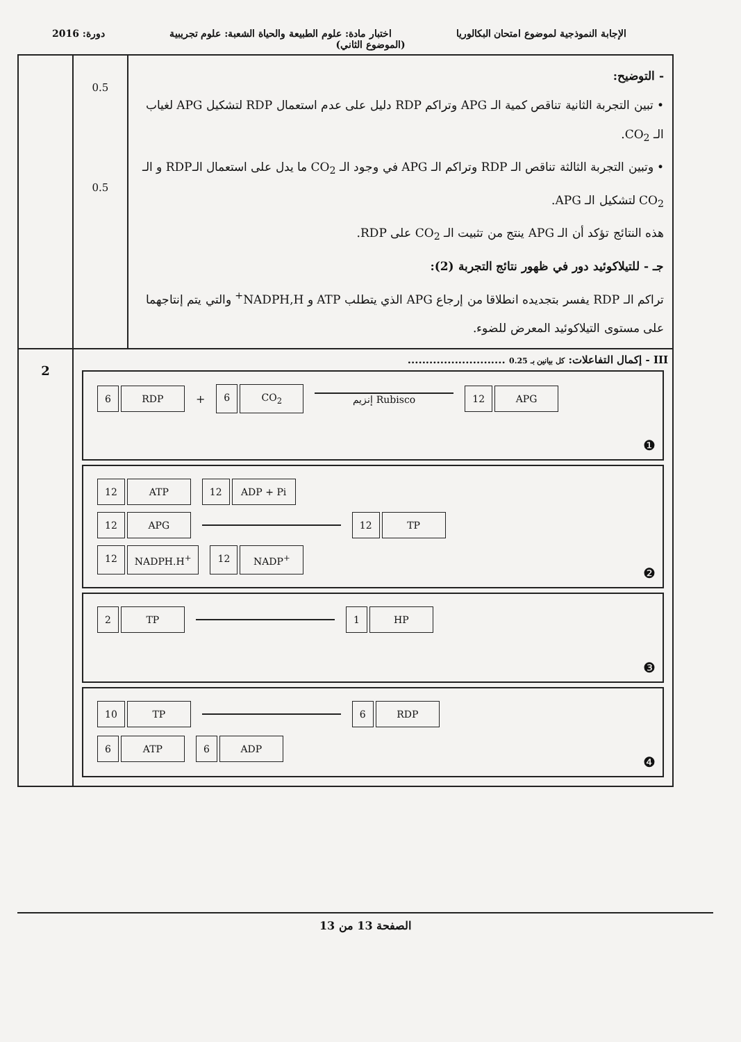الإجابة النموذجية لموضوع امتحان البكالوريا
اختبار مادة: علوم الطبيعة والحياة الشعبة: علوم تجريبية
دورة: 2016
(الموضوع الثاني)
| - التوضيح: • تبين التجربة الثانية تناقص كمية الـ APG وتراكم RDP دليل على عدم استعمال RDP لتشكيل APG لغياب الـ CO<sub>2</sub>. • وتبين التجربة الثالثة تناقص الـ RDP وتراكم الـ APG في وجود الـ CO<sub>2</sub> ما يدل على استعمال الـRDP و الـ CO<sub>2</sub> لتشكيل الـ APG. هذه النتائج تؤكد أن الـ APG ينتج من تثبيت الـ CO<sub>2</sub> على RDP. جـ - للتيلاكوئيد دور في ظهور نتائج التجربة (2): تراكم الـ RDP يفسر بتجديده انطلاقا من إرجاع APG الذي يتطلب ATP و NADPH,H<sup>+</sup> والتي يتم إنتاجهما على مستوى التيلاكوئيد المعرض للضوء. | 0.5 0.5 | |
| III - إكمال التفاعلات: كل بيانين بـ 0.25 ........................... 6 RDP + 6 CO<sub>2</sub> إنزيم Rubisco 12 APG ❶ 12 ATP 12 ADP + Pi 12 APG 12 TP 12 NADPH.H<sup>+</sup> 12 NADP<sup>+</sup> ❷ 2 TP 1 HP ❸ 10 TP 6 RDP 6 ATP 6 ADP ❹ | | 2 |
الصفحة 13 من 13